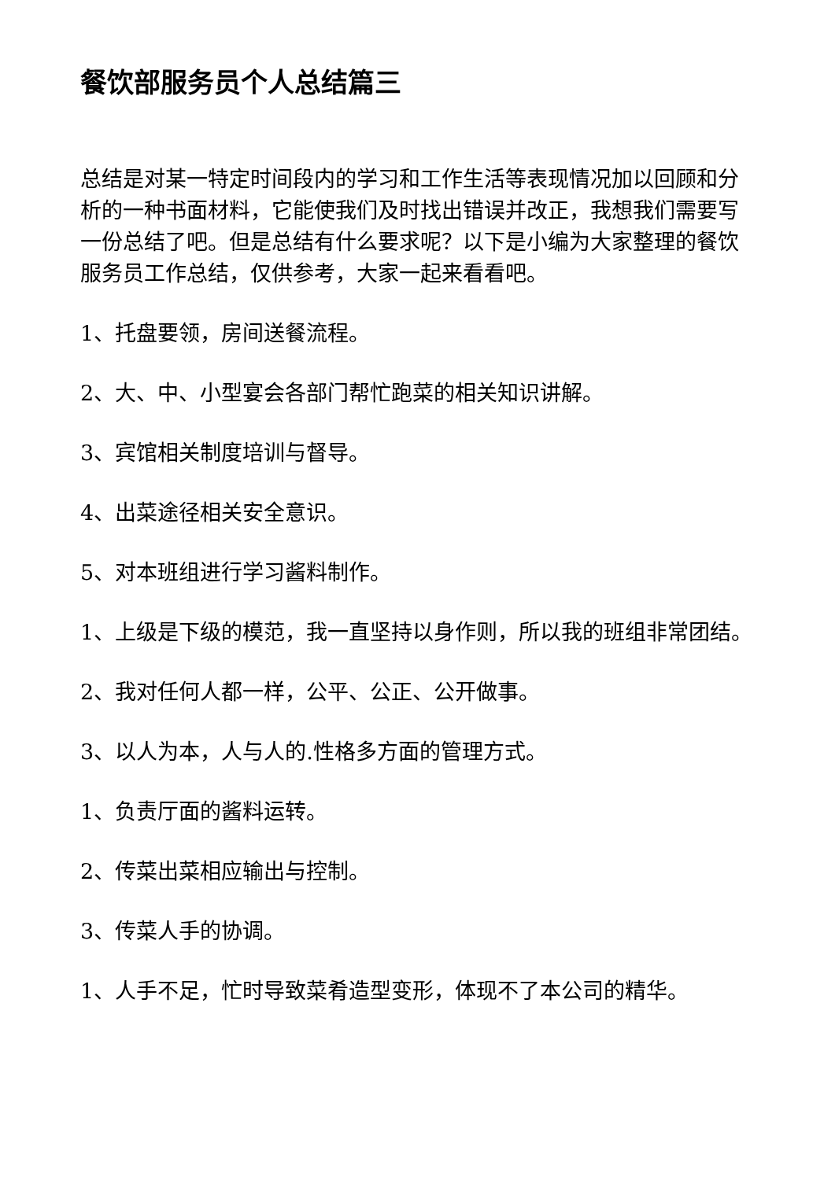餐饮部服务员个人总结篇三
总结是对某一特定时间段内的学习和工作生活等表现情况加以回顾和分析的一种书面材料，它能使我们及时找出错误并改正，我想我们需要写一份总结了吧。但是总结有什么要求呢？以下是小编为大家整理的餐饮服务员工作总结，仅供参考，大家一起来看看吧。
1、托盘要领，房间送餐流程。
2、大、中、小型宴会各部门帮忙跑菜的相关知识讲解。
3、宾馆相关制度培训与督导。
4、出菜途径相关安全意识。
5、对本班组进行学习酱料制作。
1、上级是下级的模范，我一直坚持以身作则，所以我的班组非常团结。
2、我对任何人都一样，公平、公正、公开做事。
3、以人为本，人与人的.性格多方面的管理方式。
1、负责厅面的酱料运转。
2、传菜出菜相应输出与控制。
3、传菜人手的协调。
1、人手不足，忙时导致菜肴造型变形，体现不了本公司的精华。